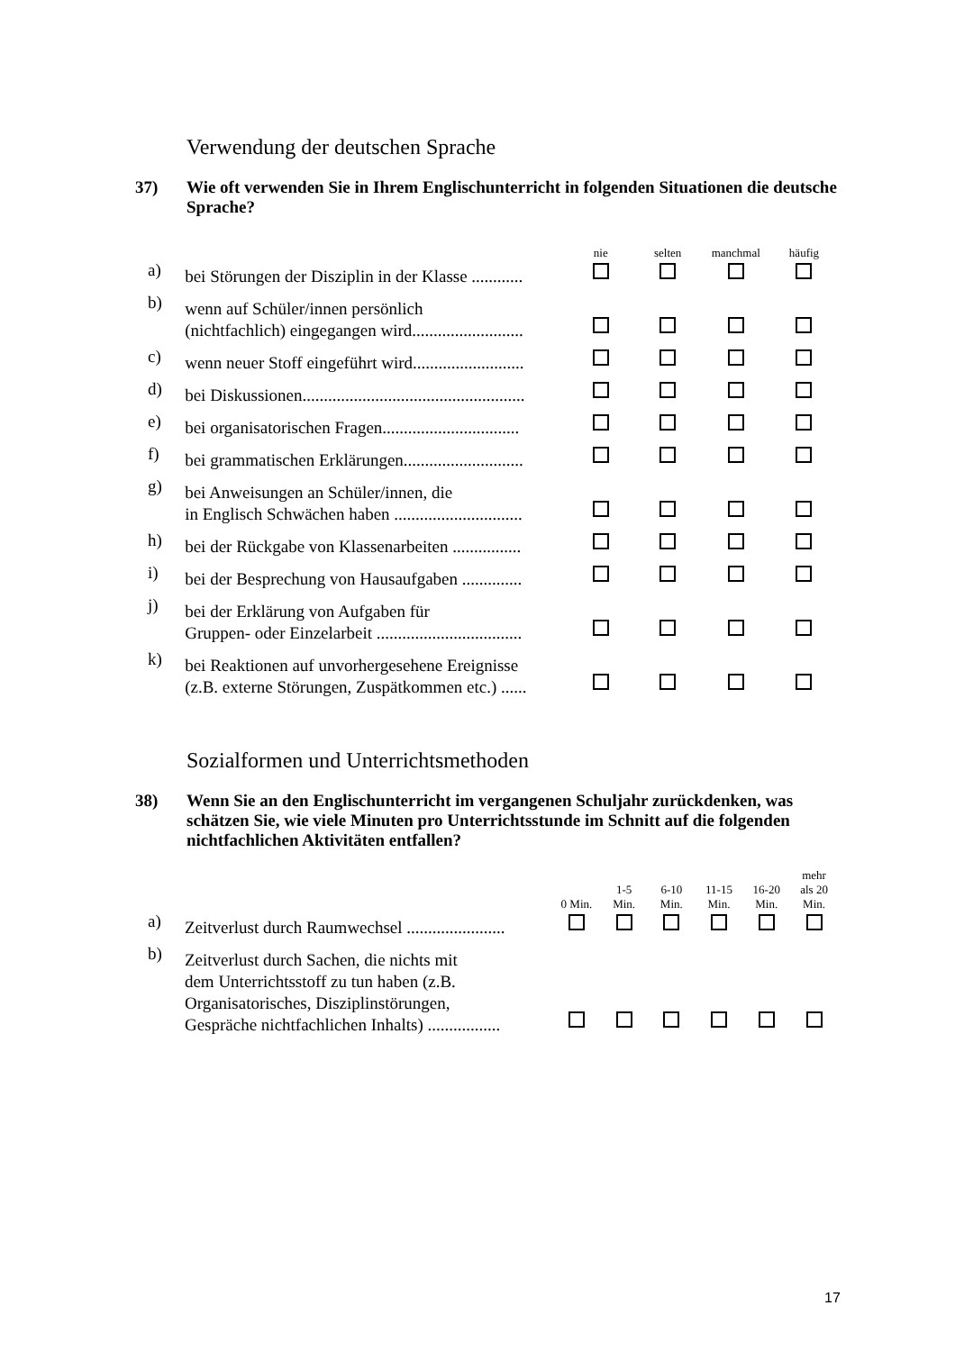Verwendung der deutschen Sprache
37) Wie oft verwenden Sie in Ihrem Englischunterricht in folgenden Situationen die deutsche Sprache?
| | | nie | selten | manchmal | häufig |
| --- | --- | --- | --- | --- | --- |
| a) | bei Störungen der Disziplin in der Klasse ............ | | | | |
| b) | wenn auf Schüler/innen persönlich (nichtfachlich) eingegangen wird.......................... | | | | |
| c) | wenn neuer Stoff eingeführt wird.......................... | | | | |
| d) | bei Diskussionen.................................................... | | | | |
| e) | bei organisatorischen Fragen................................ | | | | |
| f) | bei grammatischen Erklärungen............................ | | | | |
| g) | bei Anweisungen an Schüler/innen, die in Englisch Schwächen haben .............................. | | | | |
| h) | bei der Rückgabe von Klassenarbeiten ................ | | | | |
| i) | bei der Besprechung von Hausaufgaben .............. | | | | |
| j) | bei der Erklärung von Aufgaben für Gruppen- oder Einzelarbeit .................................. | | | | |
| k) | bei Reaktionen auf unvorhergesehene Ereignisse (z.B. externe Störungen, Zuspätkommen etc.) ...... | | | | |
Sozialformen und Unterrichtsmethoden
38) Wenn Sie an den Englischunterricht im vergangenen Schuljahr zurückdenken, was schätzen Sie, wie viele Minuten pro Unterrichtsstunde im Schnitt auf die folgenden nichtfachlichen Aktivitäten entfallen?
| | | 0 Min. | 1-5 Min. | 6-10 Min. | 11-15 Min. | 16-20 Min. | mehr als 20 Min. |
| --- | --- | --- | --- | --- | --- | --- | --- |
| a) | Zeitverlust durch Raumwechsel ....................... | | | | | | |
| b) | Zeitverlust durch Sachen, die nichts mit dem Unterrichtsstoff zu tun haben (z.B. Organisatorisches, Disziplinstörungen, Gespräche nichtfachlichen Inhalts) ................. | | | | | | |
17